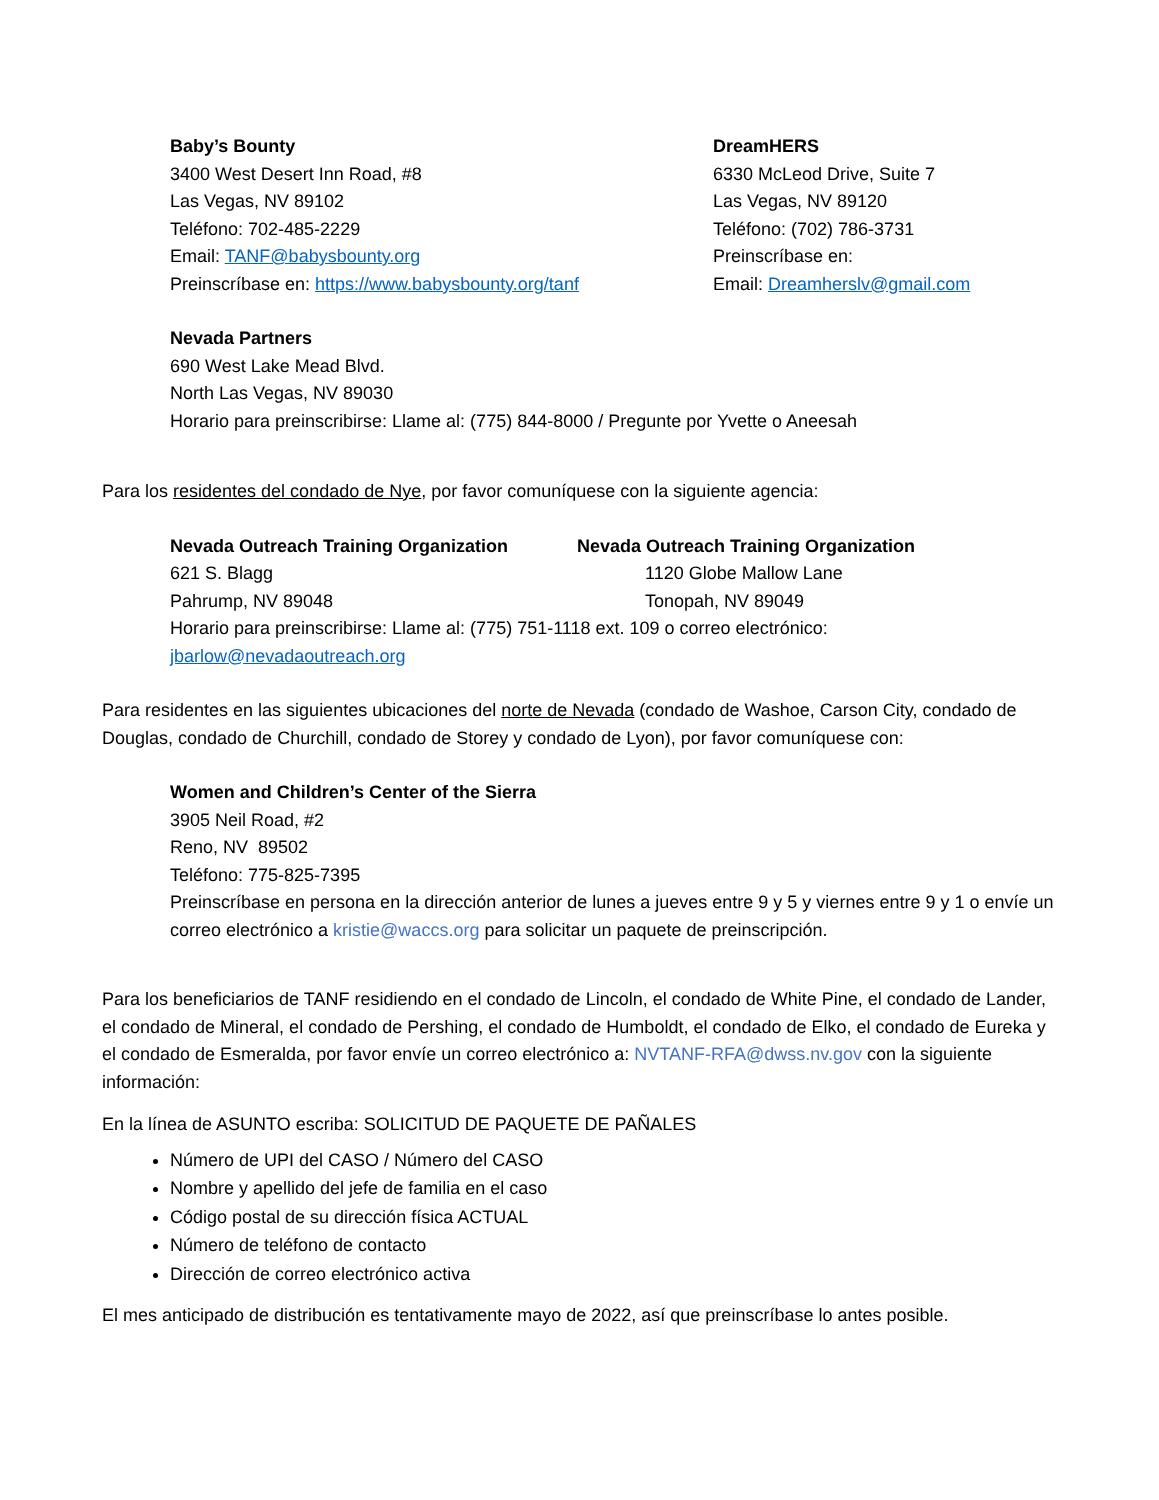Baby’s Bounty
3400 West Desert Inn Road, #8
Las Vegas, NV 89102
Teléfono: 702-485-2229
Email: TANF@babysbounty.org
Preinscríbase en: https://www.babysbounty.org/tanf
DreamHERS
6330 McLeod Drive, Suite 7
Las Vegas, NV 89120
Teléfono: (702) 786-3731
Preinscríbase en:
Email: Dreamherslv@gmail.com
Nevada Partners
690 West Lake Mead Blvd.
North Las Vegas, NV 89030
Horario para preinscribirse: Llame al: (775) 844-8000 / Pregunte por Yvette o Aneesah
Para los residentes del condado de Nye, por favor comuníquese con la siguiente agencia:
Nevada Outreach Training Organization
621 S. Blagg
Pahrump, NV 89048
Nevada Outreach Training Organization
1120 Globe Mallow Lane
Tonopah, NV 89049
Horario para preinscribirse: Llame al: (775) 751-1118 ext. 109 o correo electrónico:
jbarlow@nevadaoutreach.org
Para residentes en las siguientes ubicaciones del norte de Nevada (condado de Washoe, Carson City, condado de Douglas, condado de Churchill, condado de Storey y condado de Lyon), por favor comuníquese con:
Women and Children’s Center of the Sierra
3905 Neil Road, #2
Reno, NV 89502
Teléfono: 775-825-7395
Preinscríbase en persona en la dirección anterior de lunes a jueves entre 9 y 5 y viernes entre 9 y 1 o envíe un correo electrónico a kristie@waccs.org para solicitar un paquete de preinscripción.
Para los beneficiarios de TANF residiendo en el condado de Lincoln, el condado de White Pine, el condado de Lander, el condado de Mineral, el condado de Pershing, el condado de Humboldt, el condado de Elko, el condado de Eureka y el condado de Esmeralda, por favor envíe un correo electrónico a: NVTANF-RFA@dwss.nv.gov con la siguiente información:
En la línea de ASUNTO escriba: SOLICITUD DE PAQUETE DE PAÑALES
Número de UPI del CASO / Número del CASO
Nombre y apellido del jefe de familia en el caso
Código postal de su dirección física ACTUAL
Número de teléfono de contacto
Dirección de correo electrónico activa
El mes anticipado de distribución es tentativamente mayo de 2022, así que preinscríbase lo antes posible.